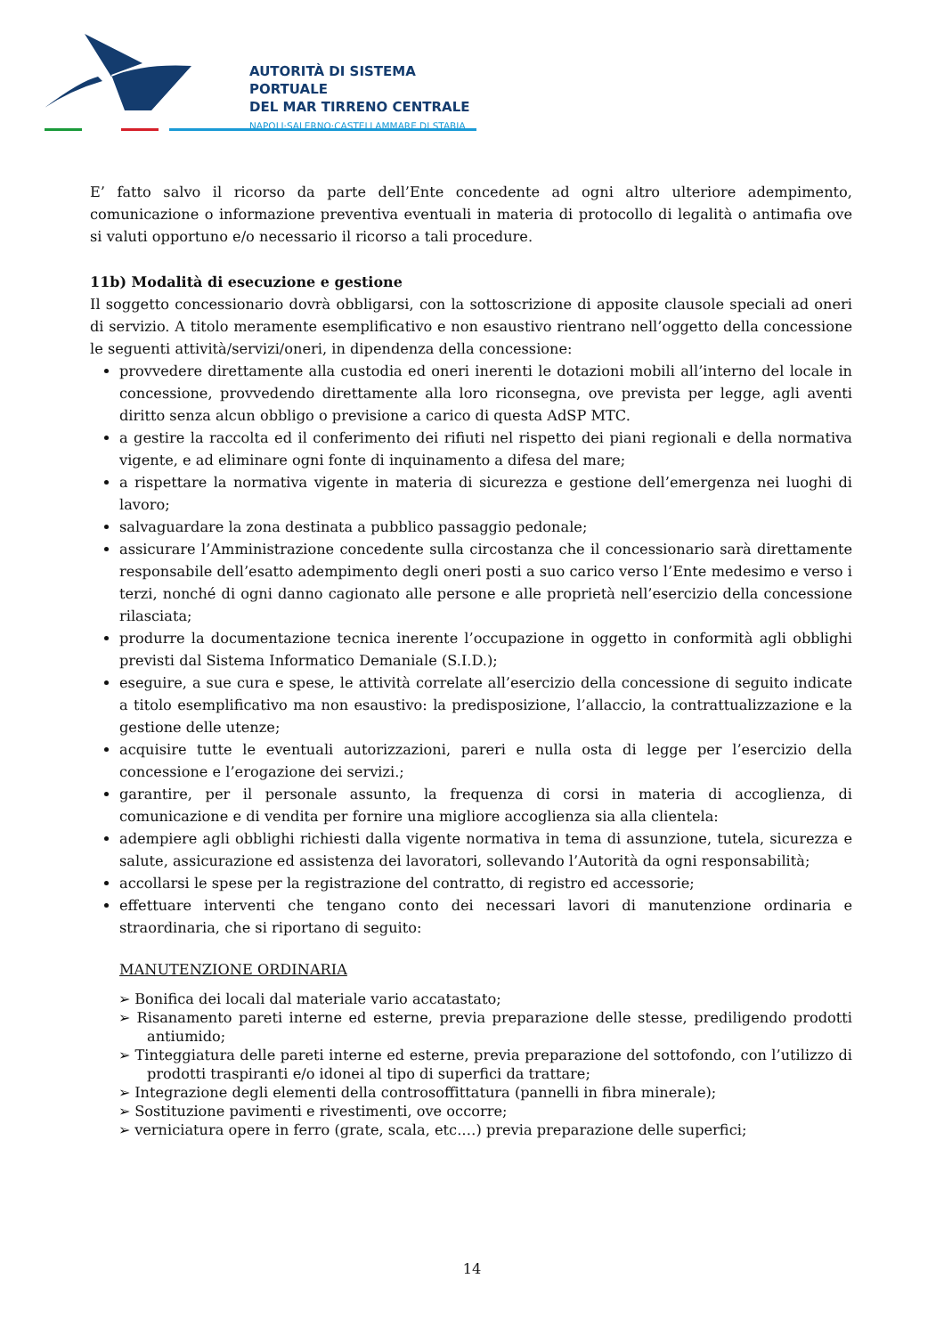AUTORITÀ DI SISTEMA PORTUALE
DEL MAR TIRRENO CENTRALE
NAPOLI·SALERNO·CASTELLAMMARE DI STABIA
E’ fatto salvo il ricorso da parte dell’Ente concedente ad ogni altro ulteriore adempimento, comunicazione o informazione preventiva eventuali in materia di protocollo di legalità o antimafia ove si valuti opportuno e/o necessario il ricorso a tali procedure.
11b) Modalità di esecuzione e gestione
Il soggetto concessionario dovrà obbligarsi, con la sottoscrizione di apposite clausole speciali ad oneri di servizio. A titolo meramente esemplificativo e non esaustivo rientrano nell’oggetto della concessione le seguenti attività/servizi/oneri, in dipendenza della concessione:
provvedere direttamente alla custodia ed oneri inerenti le dotazioni mobili all’interno del locale in concessione, provvedendo direttamente alla loro riconsegna, ove prevista per legge, agli aventi diritto senza alcun obbligo o previsione a carico di questa AdSP MTC.
a gestire la raccolta ed il conferimento dei rifiuti nel rispetto dei piani regionali e della normativa vigente, e ad eliminare ogni fonte di inquinamento a difesa del mare;
a rispettare la normativa vigente in materia di sicurezza e gestione dell’emergenza nei luoghi di lavoro;
salvaguardare la zona destinata a pubblico passaggio pedonale;
assicurare l’Amministrazione concedente sulla circostanza che il concessionario sarà direttamente responsabile dell’esatto adempimento degli oneri posti a suo carico verso l’Ente medesimo e verso i terzi, nonché di ogni danno cagionato alle persone e alle proprietà nell’esercizio della concessione rilasciata;
produrre la documentazione tecnica inerente l’occupazione in oggetto in conformità agli obblighi previsti dal Sistema Informatico Demaniale (S.I.D.);
eseguire, a sue cura e spese, le attività correlate all’esercizio della concessione di seguito indicate a titolo esemplificativo ma non esaustivo: la predisposizione, l’allaccio, la contrattualizzazione e la gestione delle utenze;
acquisire tutte le eventuali autorizzazioni, pareri e nulla osta di legge per l’esercizio della concessione e l’erogazione dei servizi.;
garantire, per il personale assunto, la frequenza di corsi in materia di accoglienza, di comunicazione e di vendita per fornire una migliore accoglienza sia alla clientela:
adempiere agli obblighi richiesti dalla vigente normativa in tema di assunzione, tutela, sicurezza e salute, assicurazione ed assistenza dei lavoratori, sollevando l’Autorità da ogni responsabilità;
accollarsi le spese per la registrazione del contratto, di registro ed accessorie;
effettuare interventi che tengano conto dei necessari lavori di manutenzione ordinaria e straordinaria, che si riportano di seguito:
MANUTENZIONE ORDINARIA
➢ Bonifica dei locali dal materiale vario accatastato;
➢ Risanamento pareti interne ed esterne, previa preparazione delle stesse, prediligendo prodotti antiumido;
➢ Tinteggiatura delle pareti interne ed esterne, previa preparazione del sottofondo, con l’utilizzo di prodotti traspiranti e/o idonei al tipo di superfici da trattare;
➢ Integrazione degli elementi della controsoffittatura (pannelli in fibra minerale);
➢ Sostituzione pavimenti e rivestimenti, ove occorre;
➢ verniciatura opere in ferro (grate, scala, etc.…) previa preparazione delle superfici;
14